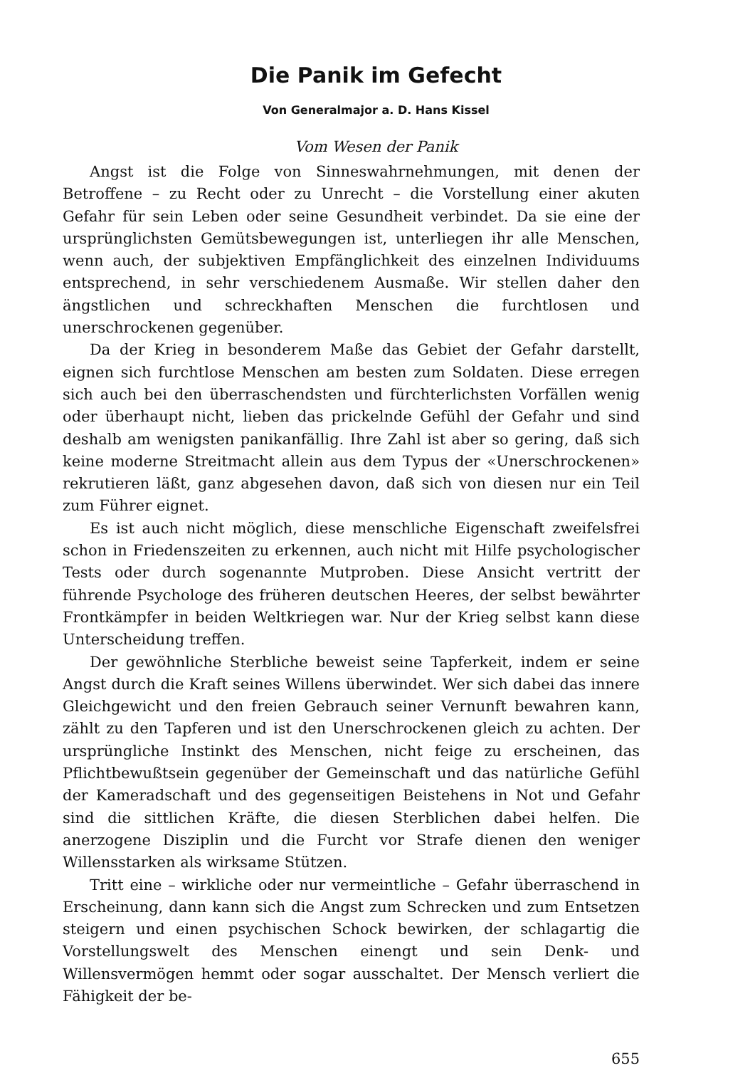Die Panik im Gefecht
Von Generalmajor a. D. Hans Kissel
Vom Wesen der Panik
Angst ist die Folge von Sinneswahrnehmungen, mit denen der Betroffene – zu Recht oder zu Unrecht – die Vorstellung einer akuten Gefahr für sein Leben oder seine Gesundheit verbindet. Da sie eine der ursprünglichsten Gemütsbewegungen ist, unterliegen ihr alle Menschen, wenn auch, der subjektiven Empfänglichkeit des einzelnen Individuums entsprechend, in sehr verschiedenem Ausmaße. Wir stellen daher den ängstlichen und schreckhaften Menschen die furchtlosen und unerschrockenen gegenüber.
Da der Krieg in besonderem Maße das Gebiet der Gefahr darstellt, eignen sich furchtlose Menschen am besten zum Soldaten. Diese erregen sich auch bei den überraschendsten und fürchterlichsten Vorfällen wenig oder überhaupt nicht, lieben das prickelnde Gefühl der Gefahr und sind deshalb am wenigsten panikanfällig. Ihre Zahl ist aber so gering, daß sich keine moderne Streitmacht allein aus dem Typus der «Unerschrockenen» rekrutieren läßt, ganz abgesehen davon, daß sich von diesen nur ein Teil zum Führer eignet.
Es ist auch nicht möglich, diese menschliche Eigenschaft zweifelsfrei schon in Friedenszeiten zu erkennen, auch nicht mit Hilfe psychologischer Tests oder durch sogenannte Mutproben. Diese Ansicht vertritt der führende Psychologe des früheren deutschen Heeres, der selbst bewährter Frontkämpfer in beiden Weltkriegen war. Nur der Krieg selbst kann diese Unterscheidung treffen.
Der gewöhnliche Sterbliche beweist seine Tapferkeit, indem er seine Angst durch die Kraft seines Willens überwindet. Wer sich dabei das innere Gleichgewicht und den freien Gebrauch seiner Vernunft bewahren kann, zählt zu den Tapferen und ist den Unerschrockenen gleich zu achten. Der ursprüngliche Instinkt des Menschen, nicht feige zu erscheinen, das Pflichtbewußtsein gegenüber der Gemeinschaft und das natürliche Gefühl der Kameradschaft und des gegenseitigen Beistehens in Not und Gefahr sind die sittlichen Kräfte, die diesen Sterblichen dabei helfen. Die anerzogene Disziplin und die Furcht vor Strafe dienen den weniger Willensstarken als wirksame Stützen.
Tritt eine – wirkliche oder nur vermeintliche – Gefahr überraschend in Erscheinung, dann kann sich die Angst zum Schrecken und zum Entsetzen steigern und einen psychischen Schock bewirken, der schlagartig die Vorstellungswelt des Menschen einengt und sein Denk- und Willensvermögen hemmt oder sogar ausschaltet. Der Mensch verliert die Fähigkeit der be-
655